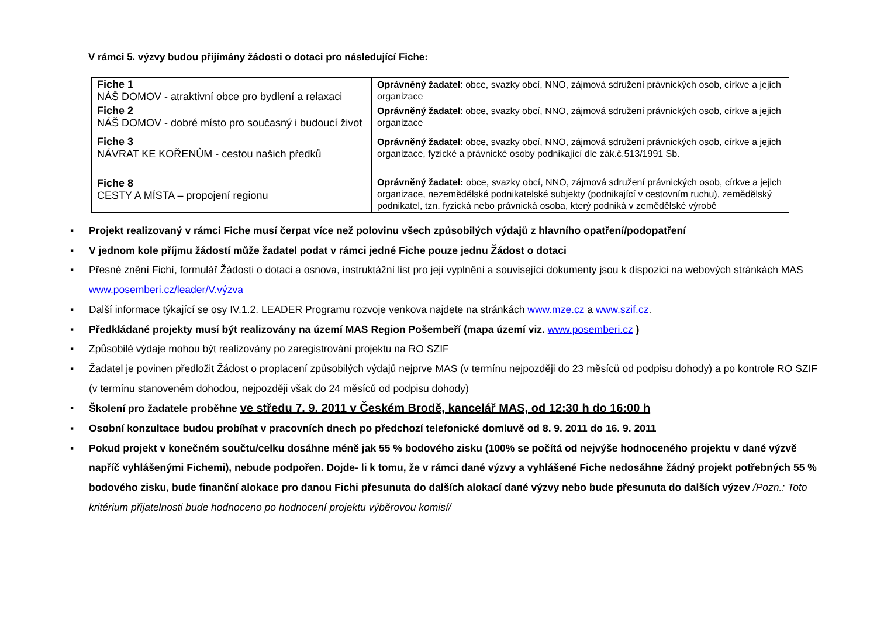V rámci 5. výzvy budou přijímány žádosti o dotaci pro následující Fiche:
| Fiche 1 NÁŠ DOMOV - atraktivní obce pro bydlení a relaxaci | Oprávněný žadatel : obce, svazky obcí, NNO, zájmová sdružení právnických osob, církve a jejich organizace |
| Fiche 2 NÁŠ DOMOV - dobré místo pro současný i budoucí život | Oprávněný žadatel : obce, svazky obcí, NNO, zájmová sdružení právnických osob, církve a jejich organizace |
| Fiche 3 NÁVRAT KE KOŘENŮM - cestou našich předků | Oprávněný žadatel : obce, svazky obcí, NNO, zájmová sdružení právnických osob, církve a jejich organizace, fyzické a právnické osoby podnikající dle zák.č.513/1991 Sb. |
| Fiche 8 CESTY A MÍSTA – propojení regionu | Oprávněný žadatel: obce, svazky obcí, NNO, zájmová sdružení právnických osob, církve a jejich organizace, nezemědělské podnikatelské subjekty (podnikající v cestovním ruchu), zemědělský podnikatel, tzn. fyzická nebo právnická osoba, který podniká v zemědělské výrobě |
▪ Projekt realizovaný v rámci Fiche musí čerpat více než polovinu všech způsobilých výdajů z hlavního opatření/podopatření
▪ V jednom kole příjmu žádostí může žadatel podat v rámci jedné Fiche pouze jednu Žádost o dotaci
▪ Přesné znění Fichí, formulář Žádosti o dotaci a osnova, instruktážní list pro její vyplnění a související dokumenty jsou k dispozici na webových stránkách MAS www.posemberi.cz/leader/V.výzva
▪ Další informace týkající se osy IV.1.2. LEADER Programu rozvoje venkova najdete na stránkách www.mze.cz a www.szif.cz.
▪ Předkládané projekty musí být realizovány na území MAS Region Pošembeří (mapa území viz. www.posemberi.cz )
▪ Způsobilé výdaje mohou být realizovány po zaregistrování projektu na RO SZIF
▪ Žadatel je povinen předložit Žádost o proplacení způsobilých výdajů nejprve MAS (v termínu nejpozději do 23 měsíců od podpisu dohody) a po kontrole RO SZIF (v termínu stanoveném dohodou, nejpozději však do 24 měsíců od podpisu dohody)
▪ Školení pro žadatele proběhne ve středu 7. 9. 2011 v Českém Brodě, kancelář MAS, od 12:30 h do 16:00 h
▪ Osobní konzultace budou probíhat v pracovních dnech po předchozí telefonické domluvě od 8. 9. 2011 do 16. 9. 2011
▪ Pokud projekt v konečném součtu/celku dosáhne méně jak 55 % bodového zisku (100% se počítá od nejvýše hodnoceného projektu v dané výzvě napříč vyhlášenými Fichemi), nebude podpořen. Dojde- li k tomu, že v rámci dané výzvy a vyhlášené Fiche nedosáhne žádný projekt potřebných 55 % bodového zisku, bude finanční alokace pro danou Fichi přesunuta do dalších alokací dané výzvy nebo bude přesunuta do dalších výzev /Pozn.: Toto kritérium přijatelnosti bude hodnoceno po hodnocení projektu výběrovou komisí/